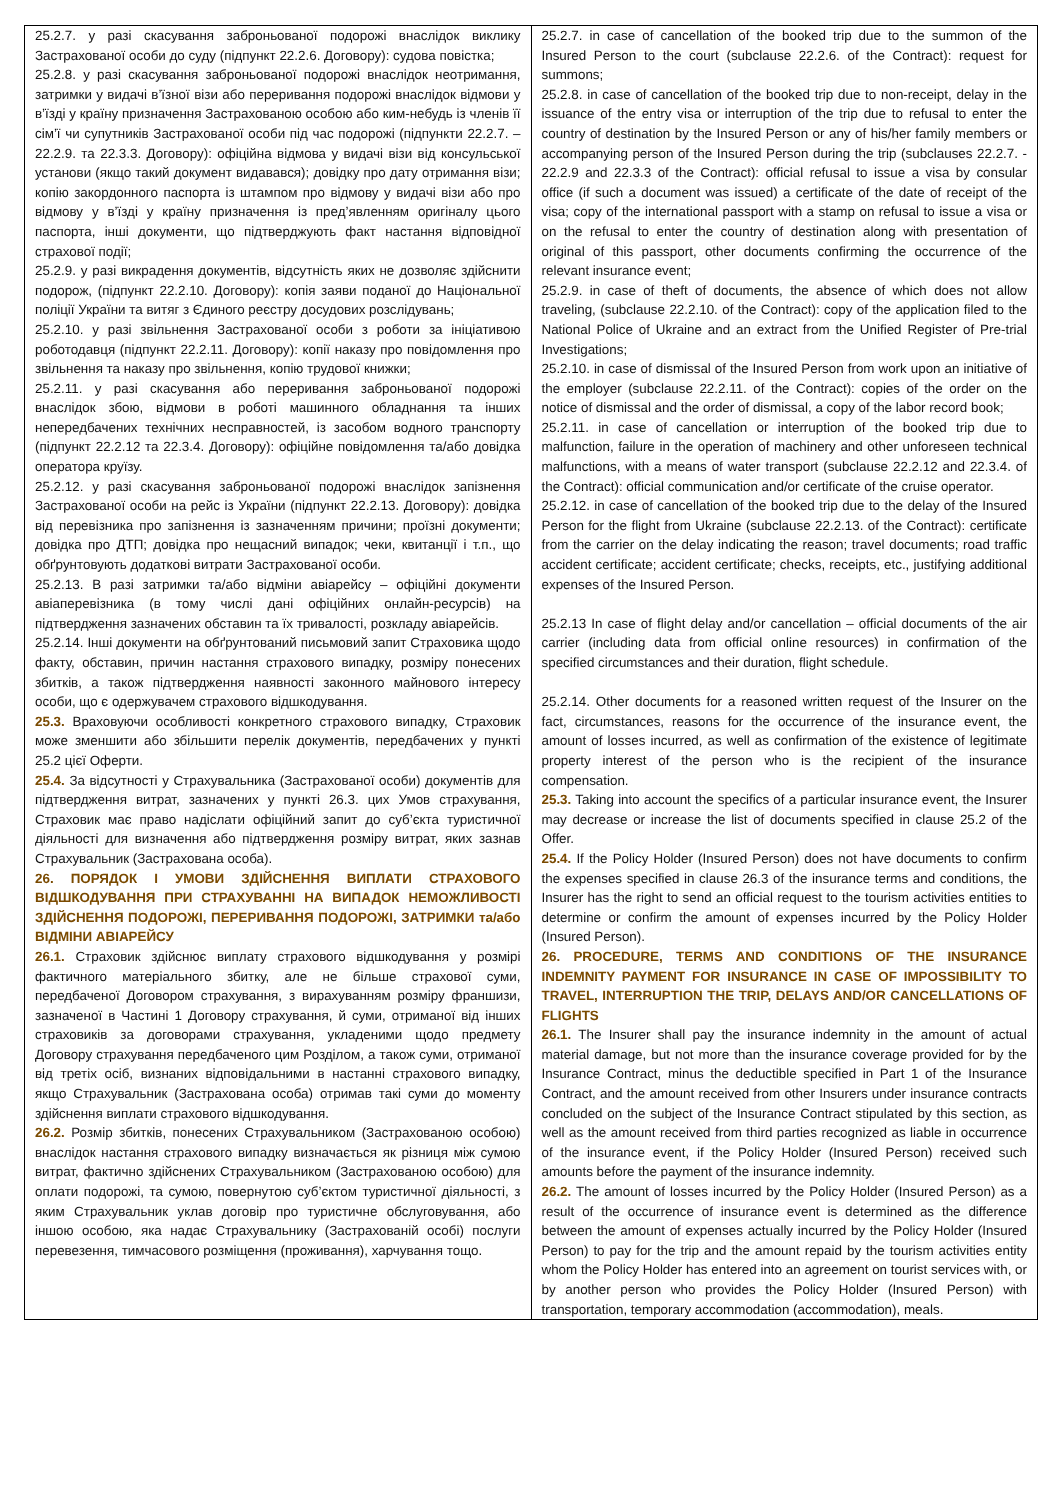| 25.2.7. у разі скасування заброньованої подорожі внаслідок виклику Застрахованої особи до суду (підпункт 22.2.6. Договору): судова повістка; 25.2.8. у разі скасування заброньованої подорожі внаслідок неотримання, затримки у видачі в’їзної візи або переривання подорожі внаслідок відмови у в’їзді у країну призначення Застрахованою особою або ким-небудь із членів її сім’ї чи супутників Застрахованої особи під час подорожі (підпункти 22.2.7. – 22.2.9. та 22.3.3. Договору): офіційна відмова у видачі візи від консульської установи (якщо такий документ видавався); довідку про дату отримання візи; копію закордонного паспорта із штампом про відмову у видачі візи або про відмову у в’їзді у країну призначення із пред’явленням оригіналу цього паспорта, інші документи, що підтверджують факт настання відповідної страхової події; 25.2.9. у разі викрадення документів, відсутність яких не дозволяє здійснити подорож, (підпункт 22.2.10. Договору): копія заяви поданої до Національної поліції України та витяг з Єдиного реєстру досудових розслідувань; 25.2.10. у разі звільнення Застрахованої особи з роботи за ініціативою роботодавця (підпункт 22.2.11. Договору): копії наказу про повідомлення про звільнення та наказу про звільнення, копію трудової книжки; 25.2.11. у разі скасування або переривання заброньованої подорожі внаслідок збою, відмови в роботі машинного обладнання та інших непередбачених технічних несправностей, із засобом водного транспорту (підпункт 22.2.12 та 22.3.4. Договору): офіційне повідомлення та/або довідка оператора круїзу. 25.2.12. у разі скасування заброньованої подорожі внаслідок запізнення Застрахованої особи на рейс із України (підпункт 22.2.13. Договору): довідка від перевізника про запізнення із зазначенням причини; проїзні документи; довідка про ДТП; довідка про нещасний випадок; чеки, квитанції і т.п., що обґрунтовують додаткові витрати Застрахованої особи. 25.2.13. В разі затримки та/або відміни авіарейсу – офіційні документи авіаперевізника (в тому числі дані офіційних онлайн-ресурсів) на підтвердження зазначених обставин та їх тривалості, розкладу авіарейсів. 25.2.14. Інші документи на обґрунтований письмовий запит Страховика щодо факту, обставин, причин настання страхового випадку, розміру понесених збитків, а також підтвердження наявності законного майнового інтересу особи, що є одержувачем страхового відшкодування. 25.3. Враховуючи особливості конкретного страхового випадку, Страховик може зменшити або збільшити перелік документів, передбачених у пункті 25.2 цієї Оферти. 25.4. За відсутності у Страхувальника (Застрахованої особи) документів для підтвердження витрат, зазначених у пункті 26.3. цих Умов страхування, Страховик має право надіслати офіційний запит до суб’єкта туристичної діяльності для визначення або підтвердження розміру витрат, яких зазнав Страхувальник (Застрахована особа). 26. ПОРЯДОК І УМОВИ ЗДІЙСНЕННЯ ВИПЛАТИ СТРАХОВОГО ВІДШКОДУВАННЯ ПРИ СТРАХУВАННІ НА ВИПАДОК НЕМОЖЛИВОСТІ ЗДІЙСНЕННЯ ПОДОРОЖІ, ПЕРЕРИВАННЯ ПОДОРОЖІ, ЗАТРИМКИ та/або ВІДМІНИ АВІАРЕЙСУ 26.1. Страховик здійснює виплату страхового відшкодування у розмірі фактичного матеріального збитку, але не більше страхової суми, передбаченої Договором страхування, з вирахуванням розміру франшизи, зазначеної в Частині 1 Договору страхування, й суми, отриманої від інших страховиків за договорами страхування, укладеними щодо предмету Договору страхування передбаченого цим Розділом, а також суми, отриманої від третіх осіб, визнаних відповідальними в настанні страхового випадку, якщо Страхувальник (Застрахована особа) отримав такі суми до моменту здійснення виплати страхового відшкодування. 26.2. Розмір збитків, понесених Страхувальником (Застрахованою особою) внаслідок настання страхового випадку визначається як різниця між сумою витрат, фактично здійснених Страхувальником (Застрахованою особою) для оплати подорожі, та сумою, повернутою суб’єктом туристичної діяльності, з яким Страхувальник уклав договір про туристичне обслуговування, або іншою особою, яка надає Страхувальнику (Застрахованій особі) послуги перевезення, тимчасового розміщення (проживання), харчування тощо. | 25.2.7. in case of cancellation of the booked trip due to the summon of the Insured Person to the court (subclause 22.2.6. of the Contract): request for summons; 25.2.8. in case of cancellation of the booked trip due to non-receipt, delay in the issuance of the entry visa or interruption of the trip due to refusal to enter the country of destination by the Insured Person or any of his/her family members or accompanying person of the Insured Person during the trip (subclauses 22.2.7. - 22.2.9 and 22.3.3 of the Contract): official refusal to issue a visa by consular office (if such a document was issued) a certificate of the date of receipt of the visa; copy of the international passport with a stamp on refusal to issue a visa or on the refusal to enter the country of destination along with presentation of original of this passport, other documents confirming the occurrence of the relevant insurance event; 25.2.9. in case of theft of documents, the absence of which does not allow traveling, (subclause 22.2.10. of the Contract): copy of the application filed to the National Police of Ukraine and an extract from the Unified Register of Pre-trial Investigations; 25.2.10. in case of dismissal of the Insured Person from work upon an initiative of the employer (subclause 22.2.11. of the Contract): copies of the order on the notice of dismissal and the order of dismissal, a copy of the labor record book; 25.2.11. in case of cancellation or interruption of the booked trip due to malfunction, failure in the operation of machinery and other unforeseen technical malfunctions, with a means of water transport (subclause 22.2.12 and 22.3.4. of the Contract): official communication and/or certificate of the cruise operator. 25.2.12. in case of cancellation of the booked trip due to the delay of the Insured Person for the flight from Ukraine (subclause 22.2.13. of the Contract): certificate from the carrier on the delay indicating the reason; travel documents; road traffic accident certificate; accident certificate; checks, receipts, etc., justifying additional expenses of the Insured Person. 25.2.13 In case of flight delay and/or cancellation – official documents of the air carrier (including data from official online resources) in confirmation of the specified circumstances and their duration, flight schedule. 25.2.14. Other documents for a reasoned written request of the Insurer on the fact, circumstances, reasons for the occurrence of the insurance event, the amount of losses incurred, as well as confirmation of the existence of legitimate property interest of the person who is the recipient of the insurance compensation. 25.3. Taking into account the specifics of a particular insurance event, the Insurer may decrease or increase the list of documents specified in clause 25.2 of the Offer. 25.4. If the Policy Holder (Insured Person) does not have documents to confirm the expenses specified in clause 26.3 of the insurance terms and conditions, the Insurer has the right to send an official request to the tourism activities entities to determine or confirm the amount of expenses incurred by the Policy Holder (Insured Person). 26. PROCEDURE, TERMS AND CONDITIONS OF THE INSURANCE INDEMNITY PAYMENT FOR INSURANCE IN CASE OF IMPOSSIBILITY TO TRAVEL, INTERRUPTION THE TRIP, DELAYS AND/OR CANCELLATIONS OF FLIGHTS 26.1. The Insurer shall pay the insurance indemnity in the amount of actual material damage, but not more than the insurance coverage provided for by the Insurance Contract, minus the deductible specified in Part 1 of the Insurance Contract, and the amount received from other Insurers under insurance contracts concluded on the subject of the Insurance Contract stipulated by this section, as well as the amount received from third parties recognized as liable in occurrence of the insurance event, if the Policy Holder (Insured Person) received such amounts before the payment of the insurance indemnity. 26.2. The amount of losses incurred by the Policy Holder (Insured Person) as a result of the occurrence of insurance event is determined as the difference between the amount of expenses actually incurred by the Policy Holder (Insured Person) to pay for the trip and the amount repaid by the tourism activities entity whom the Policy Holder has entered into an agreement on tourist services with, or by another person who provides the Policy Holder (Insured Person) with transportation, temporary accommodation (accommodation), meals. |